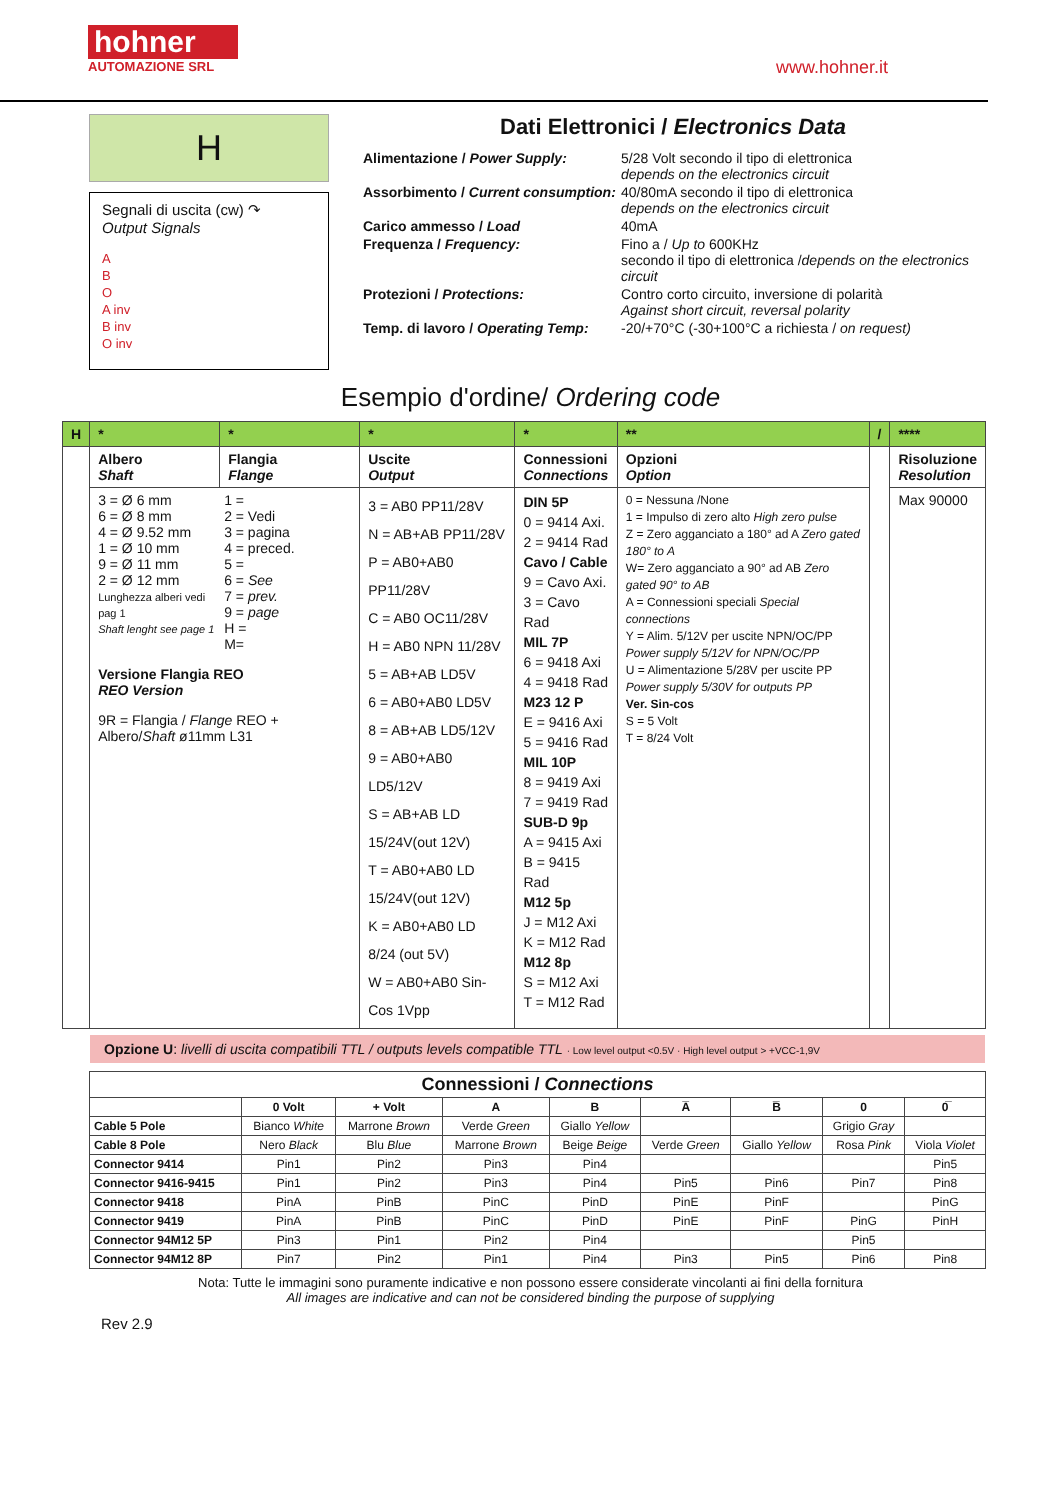hohner
AUTOMAZIONE SRL
www.hohner.it
H
Segnali di uscita (cw) ↷
Output Signals
A
B
O
A inv
B inv
O inv
Dati Elettronici / Electronics Data
Alimentazione / Power Supply:
5/28 Volt secondo il tipo di elettronica
depends on the electronics circuit
Assorbimento / Current consumption:
40/80mA secondo il tipo di elettronica
depends on the electronics circuit
Carico ammesso / Load
40mA
Frequenza / Frequency:
Fino a / Up to 600KHz
secondo il tipo di elettronica /depends on the electronics circuit
Protezioni / Protections:
Contro corto circuito, inversione di polarità
Against short circuit, reversal polarity
Temp. di lavoro / Operating Temp:
-20/+70°C (-30+100°C a richiesta / on request)
Esempio d'ordine/ Ordering code
| H | * | * | * | * | ** | / | **** |
| | Albero Shaft | Flangia Flange | Uscite Output | Connessioni Connections | Opzioni Option | | Risoluzione Resolution |
| | 3 = Ø 6 mm 6 = Ø 8 mm 4 = Ø 9.52 mm 1 = Ø 10 mm 9 = Ø 11 mm 2 = Ø 12 mm Lunghezza alberi vedi pag 1 Shaft lenght see page 1 1 = 2 = Vedi 3 = pagina 4 = preced. 5 = 6 = See 7 = prev. 9 = page H = M= Versione Flangia REO REO Version 9R = Flangia / Flange REO + Albero/ Shaft ø11mm L31 | | 3 = AB0 PP11/28V N = AB+AB PP11/28V P = AB0+AB0 PP11/28V C = AB0 OC11/28V H = AB0 NPN 11/28V 5 = AB+AB LD5V 6 = AB0+AB0 LD5V 8 = AB+AB LD5/12V 9 = AB0+AB0 LD5/12V S = AB+AB LD 15/24V(out 12V) T = AB0+AB0 LD 15/24V(out 12V) K = AB0+AB0 LD 8/24 (out 5V) W = AB0+AB0 Sin-Cos 1Vpp | DIN 5P 0 = 9414 Axi. 2 = 9414 Rad Cavo / Cable 9 = Cavo Axi. 3 = Cavo Rad MIL 7P 6 = 9418 Axi 4 = 9418 Rad M23 12 P E = 9416 Axi 5 = 9416 Rad MIL 10P 8 = 9419 Axi 7 = 9419 Rad SUB-D 9p A = 9415 Axi B = 9415 Rad M12 5p J = M12 Axi K = M12 Rad M12 8p S = M12 Axi T = M12 Rad | 0 = Nessuna /None 1 = Impulso di zero alto High zero pulse Z = Zero agganciato a 180° ad A Zero gated 180° to A W= Zero agganciato a 90° ad AB Zero gated 90° to AB A = Connessioni speciali Special connections Y = Alim. 5/12V per uscite NPN/OC/PP Power supply 5/12V for NPN/OC/PP U = Alimentazione 5/28V per uscite PP Power supply 5/30V for outputs PP Ver. Sin-cos S = 5 Volt T = 8/24 Volt | | Max 90000 |
Opzione U: livelli di uscita compatibili TTL / outputs levels compatible TTL · Low level output <0.5V · High level output > +VCC-1,9V
| Connessioni / Connections | | | | | | | | |
| --- | --- | --- | --- | --- | --- | --- | --- | --- |
| | 0 Volt | + Volt | A | B | A̅ | B̅ | 0 | 0̅ |
| Cable 5 Pole | Bianco White | Marrone Brown | Verde Green | Giallo Yellow | | | Grigio Gray | |
| Cable 8 Pole | Nero Black | Blu Blue | Marrone Brown | Beige Beige | Verde Green | Giallo Yellow | Rosa Pink | Viola Violet |
| Connector 9414 | Pin1 | Pin2 | Pin3 | Pin4 | | | | Pin5 |
| Connector 9416-9415 | Pin1 | Pin2 | Pin3 | Pin4 | Pin5 | Pin6 | Pin7 | Pin8 |
| Connector 9418 | PinA | PinB | PinC | PinD | PinE | PinF | | PinG |
| Connector 9419 | PinA | PinB | PinC | PinD | PinE | PinF | PinG | PinH |
| Connector 94M12 5P | Pin3 | Pin1 | Pin2 | Pin4 | | | Pin5 | |
| Connector 94M12 8P | Pin7 | Pin2 | Pin1 | Pin4 | Pin3 | Pin5 | Pin6 | Pin8 |
Nota: Tutte le immagini sono puramente indicative e non possono essere considerate vincolanti ai fini della fornitura
All images are indicative and can not be considered binding the purpose of supplying
Rev 2.9